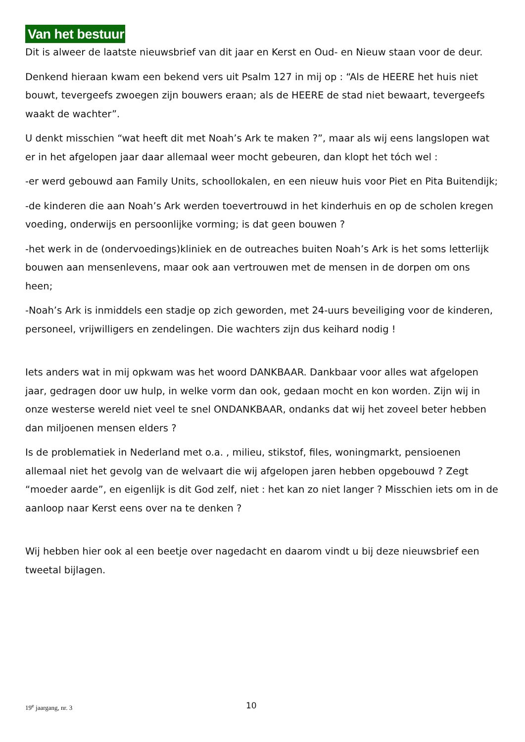Van het bestuur
Dit is alweer de laatste nieuwsbrief van dit jaar en Kerst en Oud- en Nieuw staan voor de deur.
Denkend hieraan kwam een bekend vers uit Psalm 127 in mij op : “Als de HEERE het huis niet bouwt, tevergeefs zwoegen zijn bouwers eraan; als de HEERE de stad niet bewaart, tevergeefs waakt de wachter”.
U denkt misschien “wat heeft dit met Noah’s Ark te maken ?”, maar als wij eens langslopen wat er in het afgelopen jaar daar allemaal weer mocht gebeuren, dan klopt het tóch wel :
-er werd gebouwd aan Family Units, schoollokalen, en een nieuw huis voor Piet en Pita Buitendijk;
-de kinderen die aan Noah’s Ark werden toevertrouwd in het kinderhuis en op de scholen kregen voeding, onderwijs en persoonlijke vorming; is dat geen bouwen ?
-het werk in de (ondervoedings)kliniek en de outreaches buiten Noah’s Ark is het soms letterlijk bouwen aan mensenlevens, maar ook aan vertrouwen met de mensen in de dorpen om ons heen;
-Noah’s Ark is inmiddels een stadje op zich geworden, met 24-uurs beveiliging voor de kinderen, personeel, vrijwilligers en zendelingen. Die wachters zijn dus keihard nodig !
Iets anders wat in mij opkwam was het woord DANKBAAR. Dankbaar voor alles wat afgelopen jaar, gedragen door uw hulp, in welke vorm dan ook, gedaan mocht en kon worden. Zijn wij in onze westerse wereld niet veel te snel ONDANKBAAR, ondanks dat wij het zoveel beter hebben dan miljoenen mensen elders ?
Is de problematiek in Nederland met o.a. , milieu, stikstof, files, woningmarkt, pensioenen allemaal niet het gevolg van de welvaart die wij afgelopen jaren hebben opgebouwd ? Zegt “moeder aarde”, en eigenlijk is dit God zelf, niet : het kan zo niet langer ? Misschien iets om in de aanloop naar Kerst eens over na te denken ?
Wij hebben hier ook al een beetje over nagedacht en daarom vindt u bij deze nieuwsbrief een tweetal bijlagen.
19<sup>e</sup> jaargang, nr. 3 10